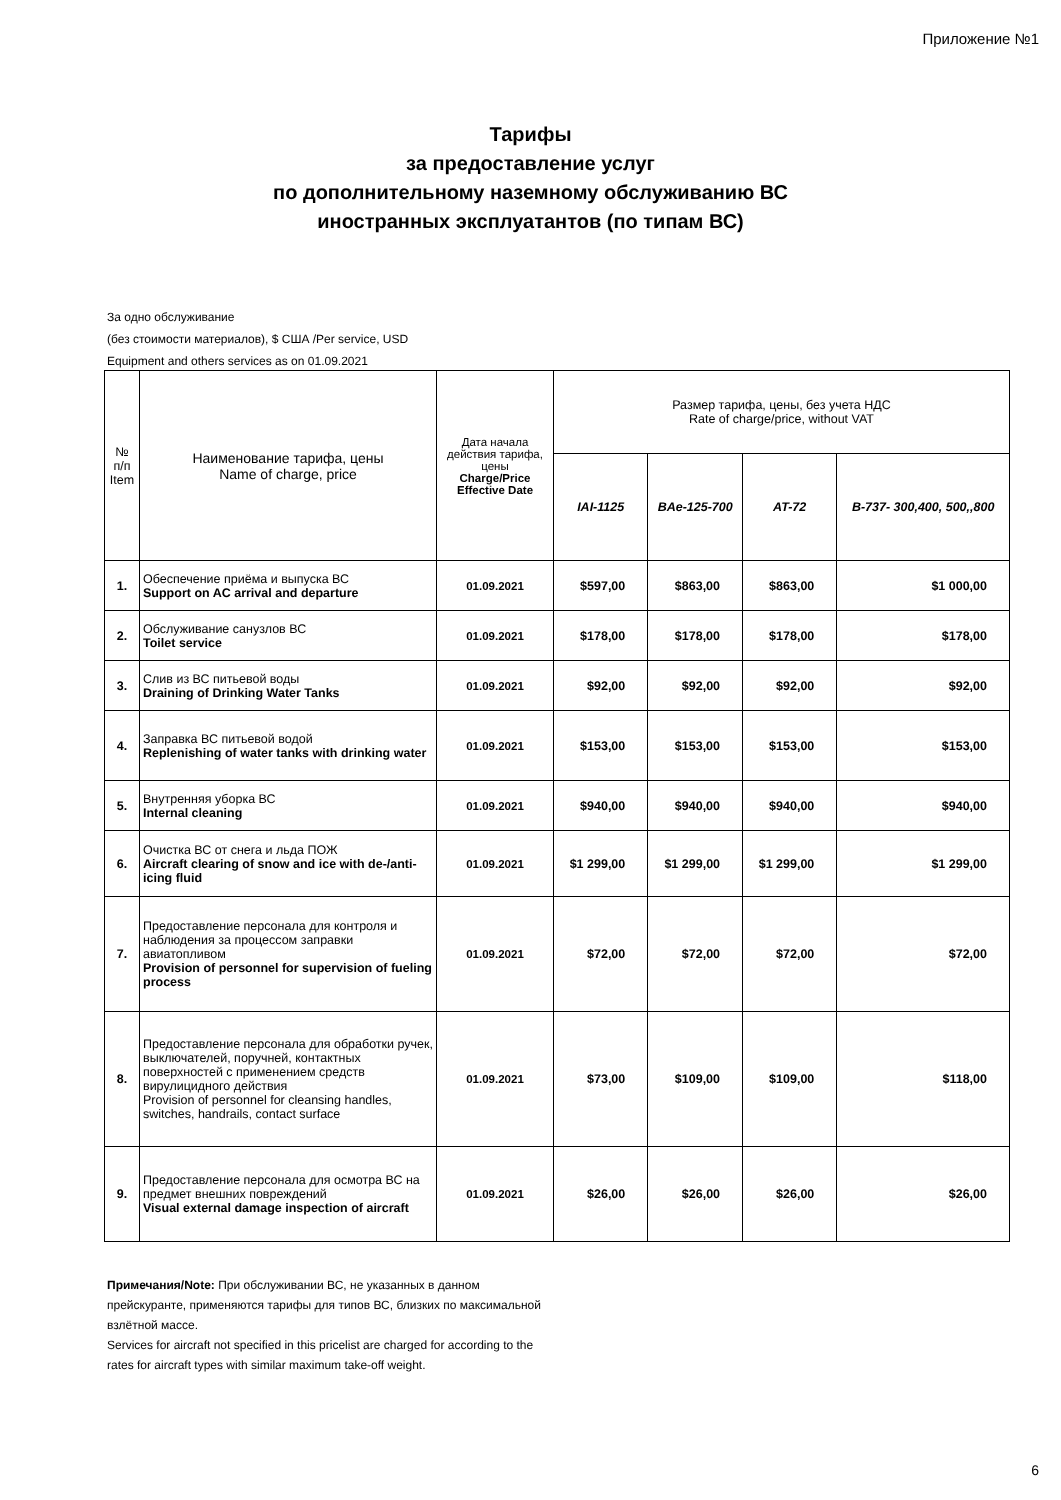Приложение №1
Тарифы
за предоставление услуг
по дополнительному наземному обслуживанию ВС
иностранных эксплуатантов (по типам ВС)
За одно обслуживание
(без стоимости материалов), $ США /Per service, USD
Equipment and others services as on 01.09.2021
| № п/п Item | Наименование тарифа, цены Name of charge, price | Дата начала действия тарифа, цены Charge/Price Effective Date | Размер тарифа, цены, без учета НДС Rate of charge/price, without VAT | | | |
| --- | --- | --- | --- | --- | --- | --- |
| | | | IAI-1125 | BAe-125-700 | AT-72 | B-737- 300,400, 500,,800 |
| 1. | Обеспечение приёма и выпуска ВС Support on AC arrival and departure | 01.09.2021 | $597,00 | $863,00 | $863,00 | $1 000,00 |
| 2. | Обслуживание санузлов ВС Toilet service | 01.09.2021 | $178,00 | $178,00 | $178,00 | $178,00 |
| 3. | Слив из ВС питьевой воды Draining of Drinking Water Tanks | 01.09.2021 | $92,00 | $92,00 | $92,00 | $92,00 |
| 4. | Заправка ВС питьевой водой Replenishing of water tanks with drinking water | 01.09.2021 | $153,00 | $153,00 | $153,00 | $153,00 |
| 5. | Внутренняя уборка ВС Internal cleaning | 01.09.2021 | $940,00 | $940,00 | $940,00 | $940,00 |
| 6. | Очистка ВС от снега и льда ПОЖ Aircraft clearing of snow and ice with de-/anti-icing fluid | 01.09.2021 | $1 299,00 | $1 299,00 | $1 299,00 | $1 299,00 |
| 7. | Предоставление персонала для контроля и наблюдения за процессом заправки авиатопливом Provision of personnel for supervision of fueling process | 01.09.2021 | $72,00 | $72,00 | $72,00 | $72,00 |
| 8. | Предоставление персонала для обработки ручек, выключателей, поручней, контактных поверхностей с применением средств вирулицидного действия Provision of personnel for cleansing handles, switches, handrails, contact surface | 01.09.2021 | $73,00 | $109,00 | $109,00 | $118,00 |
| 9. | Предоставление персонала для осмотра ВС на предмет внешних повреждений Visual external damage inspection of aircraft | 01.09.2021 | $26,00 | $26,00 | $26,00 | $26,00 |
Примечания/Note: При обслуживании ВС, не указанных в данном прейскуранте, применяются тарифы для типов ВС, близких по максимальной взлётной массе.
Services for aircraft not specified in this pricelist are charged for according to the rates for aircraft types with similar maximum take-off weight.
6